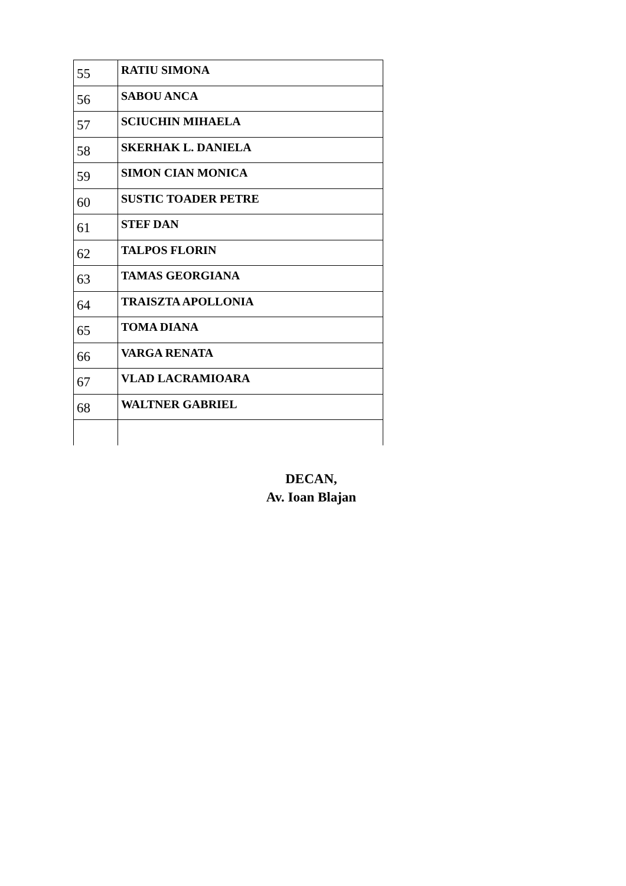| 55 | RATIU SIMONA |
| 56 | SABOU ANCA |
| 57 | SCIUCHIN MIHAELA |
| 58 | SKERHAK L. DANIELA |
| 59 | SIMON CIAN MONICA |
| 60 | SUSTIC TOADER PETRE |
| 61 | STEF DAN |
| 62 | TALPOS FLORIN |
| 63 | TAMAS GEORGIANA |
| 64 | TRAISZTA APOLLONIA |
| 65 | TOMA DIANA |
| 66 | VARGA RENATA |
| 67 | VLAD LACRAMIOARA |
| 68 | WALTNER GABRIEL |
DECAN,
Av. Ioan Blajan